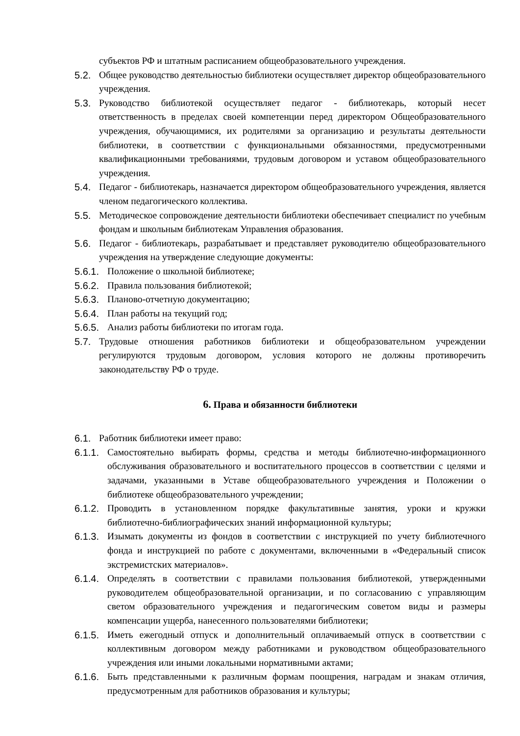субъектов РФ и штатным расписанием общеобразовательного учреждения.
5.2. Общее руководство деятельностью библиотеки осуществляет директор общеобразовательного учреждения.
5.3. Руководство библиотекой осуществляет педагог - библиотекарь, который несет ответственность в пределах своей компетенции перед директором Общеобразовательного учреждения, обучающимися, их родителями за организацию и результаты деятельности библиотеки, в соответствии с функциональными обязанностями, предусмотренными квалификационными требованиями, трудовым договором и уставом общеобразовательного учреждения.
5.4. Педагог - библиотекарь, назначается директором общеобразовательного учреждения, является членом педагогического коллектива.
5.5. Методическое сопровождение деятельности библиотеки обеспечивает специалист по учебным фондам и школьным библиотекам Управления образования.
5.6. Педагог - библиотекарь, разрабатывает и представляет руководителю общеобразовательного учреждения на утверждение следующие документы:
5.6.1. Положение о школьной библиотеке;
5.6.2. Правила пользования библиотекой;
5.6.3. Планово-отчетную документацию;
5.6.4. План работы на текущий год;
5.6.5. Анализ работы библиотеки по итогам года.
5.7. Трудовые отношения работников библиотеки и общеобразовательном учреждении регулируются трудовым договором, условия которого не должны противоречить законодательству РФ о труде.
6. Права и обязанности библиотеки
6.1. Работник библиотеки имеет право:
6.1.1. Самостоятельно выбирать формы, средства и методы библиотечно-информационного обслуживания образовательного и воспитательного процессов в соответствии с целями и задачами, указанными в Уставе общеобразовательного учреждения и Положении о библиотеке общеобразовательного учреждении;
6.1.2. Проводить в установленном порядке факультативные занятия, уроки и кружки библиотечно-библиографических знаний информационной культуры;
6.1.3. Изымать документы из фондов в соответствии с инструкцией по учету библиотечного фонда и инструкцией по работе с документами, включенными в «Федеральный список экстремистских материалов».
6.1.4. Определять в соответствии с правилами пользования библиотекой, утвержденными руководителем общеобразовательной организации, и по согласованию с управляющим светом образовательного учреждения и педагогическим советом виды и размеры компенсации ущерба, нанесенного пользователями библиотеки;
6.1.5. Иметь ежегодный отпуск и дополнительный оплачиваемый отпуск в соответствии с коллективным договором между работниками и руководством общеобразовательного учреждения или иными локальными нормативными актами;
6.1.6. Быть представленными к различным формам поощрения, наградам и знакам отличия, предусмотренным для работников образования и культуры;